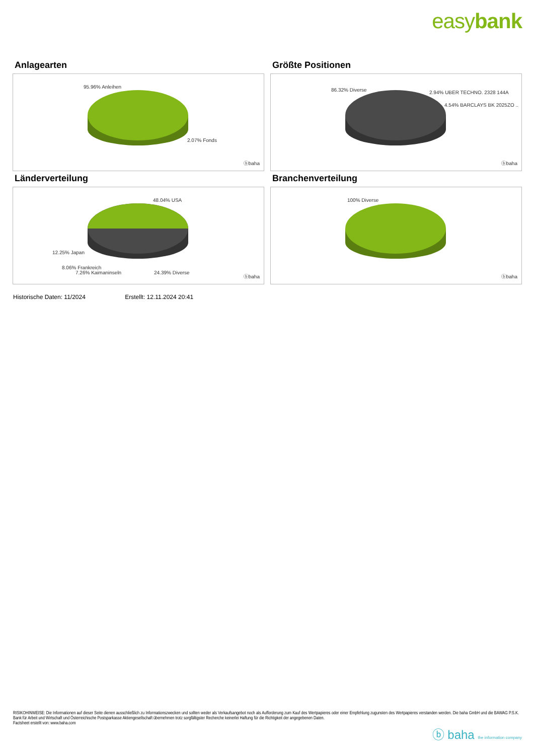easybank
Anlagearten
95.96% Anleihen
2.07% Fonds
ⓑbaha
Größte Positionen
86.32% Diverse 2.94% UBER TECHNO. 2328 144A
4.54% BARCLAYS BK 2025ZO ..
ⓑbaha
Länderverteilung
48.04% USA
12.25% Japan
8.06% Frankreich
7.26% Kaimaninseln 24.39% Diverse
ⓑbaha
Branchenverteilung
100% Diverse
ⓑbaha
Historische Daten: 11/2024 Erstellt: 12.11.2024 20:41
RISIKOHINWEISE: Die Informationen auf dieser Seite dienen ausschließlich zu Informationszwecken und sollten weder als Verkaufsangebot noch als Aufforderung zum Kauf des Wertpapieres oder einer Empfehlung zugunsten des Wertpapieres verstanden werden. Die baha GmbH und die BAWAG P.S.K. Bank für Arbeit und Wirtschaft und Österreichische Postsparkasse Aktiengesellschaft übernehmen trotz sorgfältigster Recherche keinerlei Haftung für die Richtigkeit der angegebenen Daten.
Factsheet erstellt von: www.baha.com
ⓑ baha the information company